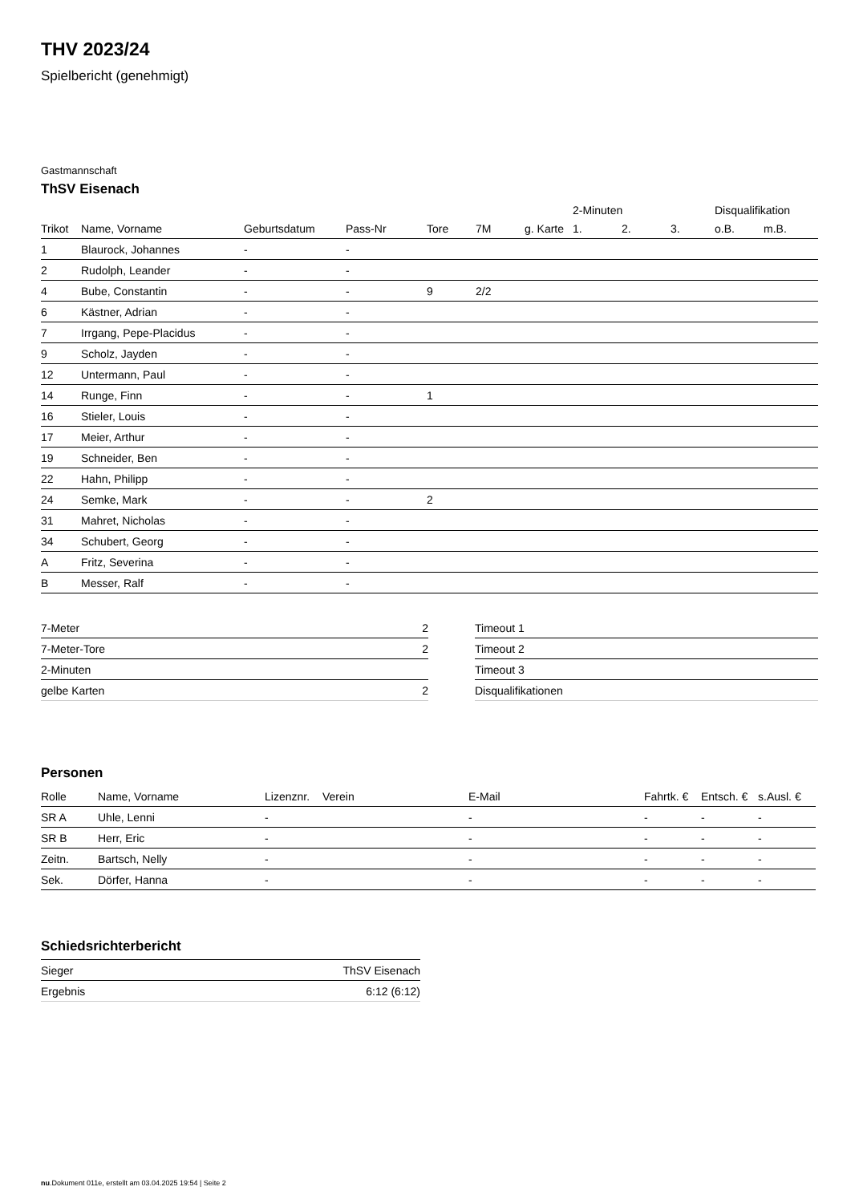THV 2023/24
Spielbericht (genehmigt)
Gastmannschaft
ThSV Eisenach
| | | | | | | | 2-Minuten | | | Disqualifikation | |
| --- | --- | --- | --- | --- | --- | --- | --- | --- | --- | --- | --- |
| Trikot | Name, Vorname | Geburtsdatum | Pass-Nr | Tore | 7M | g. Karte | 1. | 2. | 3. | o.B. | m.B. |
| 1 | Blaurock, Johannes | - | - | | | | | | | | |
| 2 | Rudolph, Leander | - | - | | | | | | | | |
| 4 | Bube, Constantin | - | - | 9 | 2/2 | | | | | | |
| 6 | Kästner, Adrian | - | - | | | | | | | | |
| 7 | Irrgang, Pepe-Placidus | - | - | | | | | | | | |
| 9 | Scholz, Jayden | - | - | | | | | | | | |
| 12 | Untermann, Paul | - | - | | | | | | | | |
| 14 | Runge, Finn | - | - | 1 | | | | | | | |
| 16 | Stieler, Louis | - | - | | | | | | | | |
| 17 | Meier, Arthur | - | - | | | | | | | | |
| 19 | Schneider, Ben | - | - | | | | | | | | |
| 22 | Hahn, Philipp | - | - | | | | | | | | |
| 24 | Semke, Mark | - | - | 2 | | | | | | | |
| 31 | Mahret, Nicholas | - | - | | | | | | | | |
| 34 | Schubert, Georg | - | - | | | | | | | | |
| A | Fritz, Severina | - | - | | | | | | | | |
| B | Messer, Ralf | - | - | | | | | | | | |
| 7-Meter | 2 |
| 7-Meter-Tore | 2 |
| 2-Minuten | |
| gelbe Karten | 2 |
| Timeout 1 |
| Timeout 2 |
| Timeout 3 |
| Disqualifikationen |
Personen
| Rolle | Name, Vorname | Lizenznr. | Verein | E-Mail | Fahrtk. € | Entsch. € | s.Ausl. € |
| --- | --- | --- | --- | --- | --- | --- | --- |
| SR A | Uhle, Lenni | - | | - | - | - | - |
| SR B | Herr, Eric | - | | - | - | - | - |
| Zeitn. | Bartsch, Nelly | - | | - | - | - | - |
| Sek. | Dörfer, Hanna | - | | - | - | - | - |
Schiedsrichterbericht
| Sieger | ThSV Eisenach |
| Ergebnis | 6:12 (6:12) |
nu.Dokument 011e, erstellt am 03.04.2025 19:54 | Seite 2